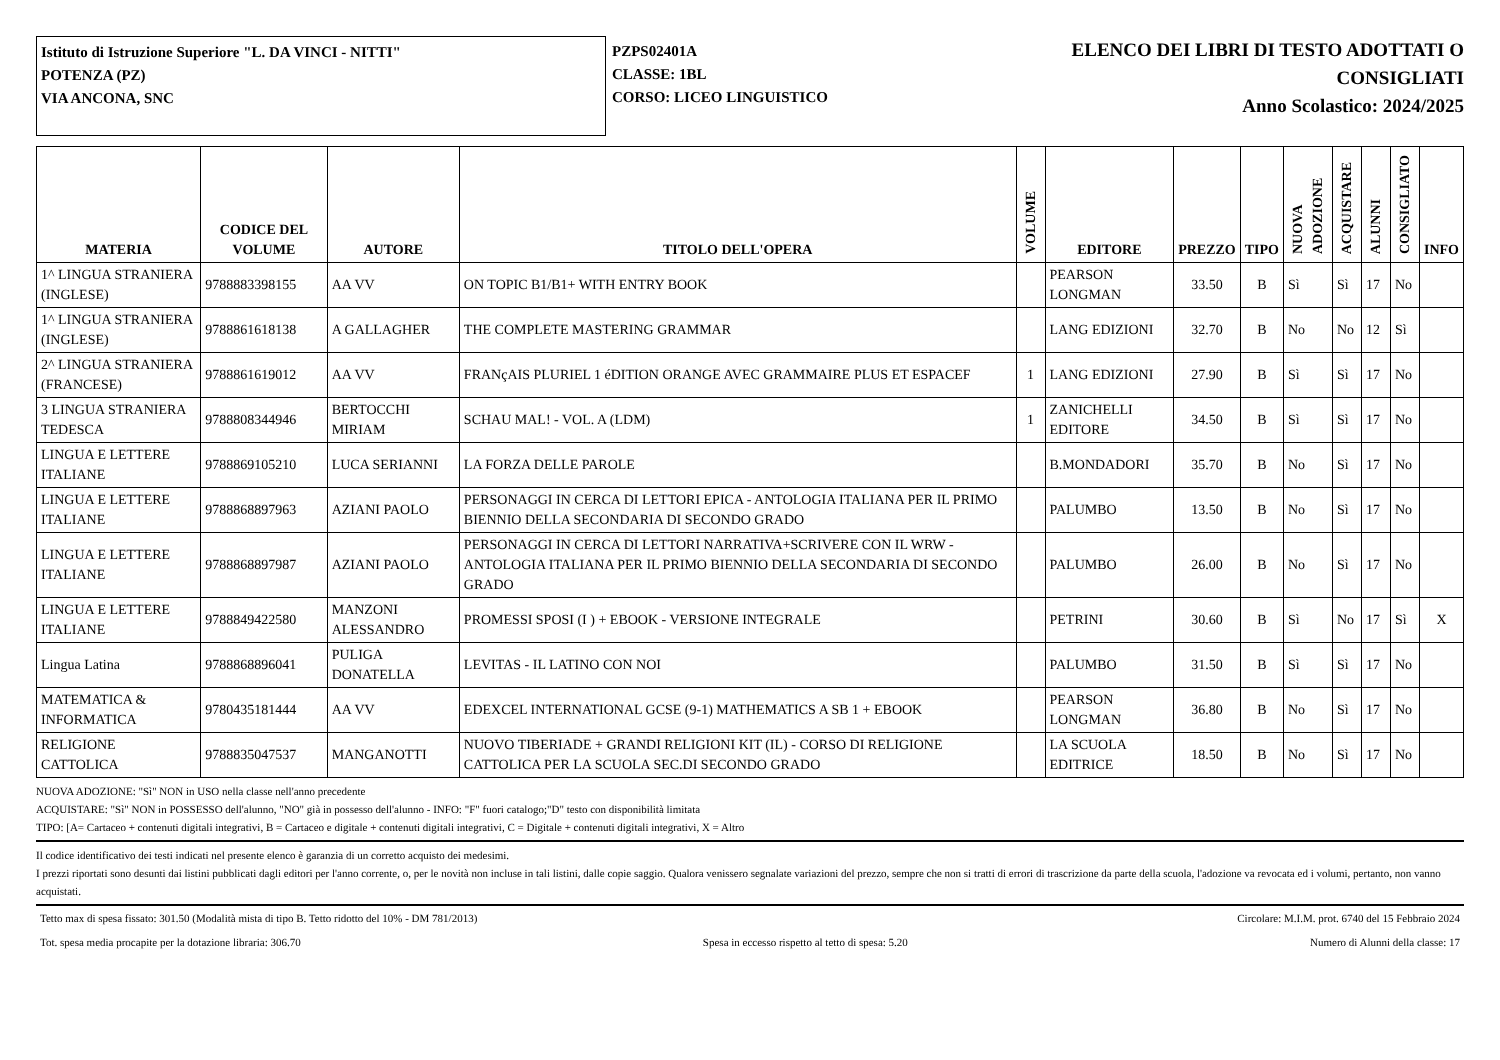Istituto di Istruzione Superiore "L. DA VINCI - NITTI"
POTENZA (PZ)
VIA ANCONA, SNC
PZPS02401A
CLASSE: 1BL
CORSO: LICEO LINGUISTICO
ELENCO DEI LIBRI DI TESTO ADOTTATI O
CONSIGLIATI
Anno Scolastico: 2024/2025
| MATERIA | CODICE DEL VOLUME | AUTORE | TITOLO DELL'OPERA | VOLUME | EDITORE | PREZZO | TIPO | NUOVA ADOZIONE | ACQUISTARE | ALUNNI | CONSIGLIATO | INFO |
| --- | --- | --- | --- | --- | --- | --- | --- | --- | --- | --- | --- | --- |
| 1^ LINGUA STRANIERA (INGLESE) | 9788883398155 | AA VV | ON TOPIC B1/B1+ WITH ENTRY BOOK | | PEARSON LONGMAN | 33.50 | B | Sì | Sì | 17 | No | |
| 1^ LINGUA STRANIERA (INGLESE) | 9788861618138 | A GALLAGHER | THE COMPLETE MASTERING GRAMMAR | | LANG EDIZIONI | 32.70 | B | No | No | 12 | Sì | |
| 2^ LINGUA STRANIERA (FRANCESE) | 9788861619012 | AA VV | FRANçAIS PLURIEL 1 éDITION ORANGE AVEC GRAMMAIRE PLUS ET ESPACEF | 1 | LANG EDIZIONI | 27.90 | B | Sì | Sì | 17 | No | |
| 3 LINGUA STRANIERA TEDESCA | 9788808344946 | BERTOCCHI MIRIAM | SCHAU MAL! - VOL. A (LDM) | 1 | ZANICHELLI EDITORE | 34.50 | B | Sì | Sì | 17 | No | |
| LINGUA E LETTERE ITALIANE | 9788869105210 | LUCA SERIANNI | LA FORZA DELLE PAROLE | | B.MONDADORI | 35.70 | B | No | Sì | 17 | No | |
| LINGUA E LETTERE ITALIANE | 9788868897963 | AZIANI PAOLO | PERSONAGGI IN CERCA DI LETTORI EPICA - ANTOLOGIA ITALIANA PER IL PRIMO BIENNIO DELLA SECONDARIA DI SECONDO GRADO | | PALUMBO | 13.50 | B | No | Sì | 17 | No | |
| LINGUA E LETTERE ITALIANE | 9788868897987 | AZIANI PAOLO | PERSONAGGI IN CERCA DI LETTORI NARRATIVA+SCRIVERE CON IL WRW - ANTOLOGIA ITALIANA PER IL PRIMO BIENNIO DELLA SECONDARIA DI SECONDO GRADO | | PALUMBO | 26.00 | B | No | Sì | 17 | No | |
| LINGUA E LETTERE ITALIANE | 9788849422580 | MANZONI ALESSANDRO | PROMESSI SPOSI (I ) + EBOOK - VERSIONE INTEGRALE | | PETRINI | 30.60 | B | Sì | No | 17 | Sì | X |
| Lingua Latina | 9788868896041 | PULIGA DONATELLA | LEVITAS - IL LATINO CON NOI | | PALUMBO | 31.50 | B | Sì | Sì | 17 | No | |
| MATEMATICA & INFORMATICA | 9780435181444 | AA VV | EDEXCEL INTERNATIONAL GCSE (9-1) MATHEMATICS A SB 1 + EBOOK | | PEARSON LONGMAN | 36.80 | B | No | Sì | 17 | No | |
| RELIGIONE CATTOLICA | 9788835047537 | MANGANOTTI | NUOVO TIBERIADE + GRANDI RELIGIONI KIT (IL) - CORSO DI RELIGIONE CATTOLICA PER LA SCUOLA SEC.DI SECONDO GRADO | | LA SCUOLA EDITRICE | 18.50 | B | No | Sì | 17 | No | |
NUOVA ADOZIONE: "Sì" NON in USO nella classe nell'anno precedente
ACQUISTARE: "Sì" NON in POSSESSO dell'alunno, "NO" già in possesso dell'alunno - INFO: "F" fuori catalogo;"D" testo con disponibilità limitata
TIPO: [A= Cartaceo + contenuti digitali integrativi, B = Cartaceo e digitale + contenuti digitali integrativi, C = Digitale + contenuti digitali integrativi, X = Altro
Il codice identificativo dei testi indicati nel presente elenco è garanzia di un corretto acquisto dei medesimi.
I prezzi riportati sono desunti dai listini pubblicati dagli editori per l'anno corrente, o, per le novità non incluse in tali listini, dalle copie saggio. Qualora venissero segnalate variazioni del prezzo, sempre che non si tratti di errori di trascrizione da parte della scuola, l'adozione va revocata ed i volumi, pertanto, non vanno acquistati.
Tetto max di spesa fissato: 301.50 (Modalità mista di tipo B. Tetto ridotto del 10% - DM 781/2013) Circolare: M.I.M. prot. 6740 del 15 Febbraio 2024
Tot. spesa media procapite per la dotazione libraria: 306.70 Spesa in eccesso rispetto al tetto di spesa: 5.20 Numero di Alunni della classe: 17